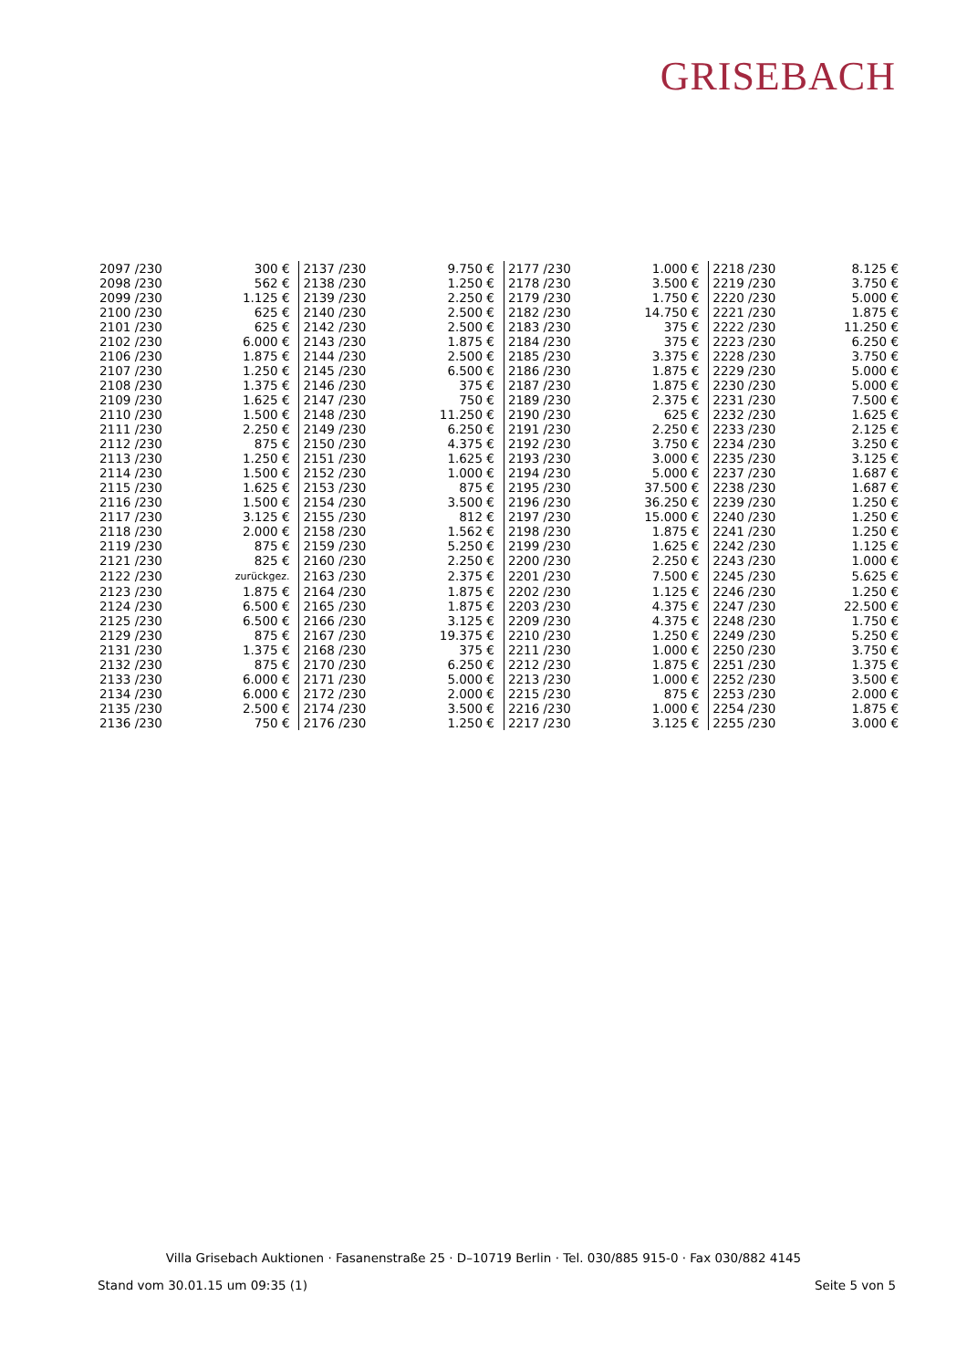GRISEBACH
| 2097 /230 | 300 € | 2137 /230 | 9.750 € | 2177 /230 | 1.000 € | 2218 /230 | 8.125 € |
| 2098 /230 | 562 € | 2138 /230 | 1.250 € | 2178 /230 | 3.500 € | 2219 /230 | 3.750 € |
| 2099 /230 | 1.125 € | 2139 /230 | 2.250 € | 2179 /230 | 1.750 € | 2220 /230 | 5.000 € |
| 2100 /230 | 625 € | 2140 /230 | 2.500 € | 2182 /230 | 14.750 € | 2221 /230 | 1.875 € |
| 2101 /230 | 625 € | 2142 /230 | 2.500 € | 2183 /230 | 375 € | 2222 /230 | 11.250 € |
| 2102 /230 | 6.000 € | 2143 /230 | 1.875 € | 2184 /230 | 375 € | 2223 /230 | 6.250 € |
| 2106 /230 | 1.875 € | 2144 /230 | 2.500 € | 2185 /230 | 3.375 € | 2228 /230 | 3.750 € |
| 2107 /230 | 1.250 € | 2145 /230 | 6.500 € | 2186 /230 | 1.875 € | 2229 /230 | 5.000 € |
| 2108 /230 | 1.375 € | 2146 /230 | 375 € | 2187 /230 | 1.875 € | 2230 /230 | 5.000 € |
| 2109 /230 | 1.625 € | 2147 /230 | 750 € | 2189 /230 | 2.375 € | 2231 /230 | 7.500 € |
| 2110 /230 | 1.500 € | 2148 /230 | 11.250 € | 2190 /230 | 625 € | 2232 /230 | 1.625 € |
| 2111 /230 | 2.250 € | 2149 /230 | 6.250 € | 2191 /230 | 2.250 € | 2233 /230 | 2.125 € |
| 2112 /230 | 875 € | 2150 /230 | 4.375 € | 2192 /230 | 3.750 € | 2234 /230 | 3.250 € |
| 2113 /230 | 1.250 € | 2151 /230 | 1.625 € | 2193 /230 | 3.000 € | 2235 /230 | 3.125 € |
| 2114 /230 | 1.500 € | 2152 /230 | 1.000 € | 2194 /230 | 5.000 € | 2237 /230 | 1.687 € |
| 2115 /230 | 1.625 € | 2153 /230 | 875 € | 2195 /230 | 37.500 € | 2238 /230 | 1.687 € |
| 2116 /230 | 1.500 € | 2154 /230 | 3.500 € | 2196 /230 | 36.250 € | 2239 /230 | 1.250 € |
| 2117 /230 | 3.125 € | 2155 /230 | 812 € | 2197 /230 | 15.000 € | 2240 /230 | 1.250 € |
| 2118 /230 | 2.000 € | 2158 /230 | 1.562 € | 2198 /230 | 1.875 € | 2241 /230 | 1.250 € |
| 2119 /230 | 875 € | 2159 /230 | 5.250 € | 2199 /230 | 1.625 € | 2242 /230 | 1.125 € |
| 2121 /230 | 825 € | 2160 /230 | 2.250 € | 2200 /230 | 2.250 € | 2243 /230 | 1.000 € |
| 2122 /230 | zurückgez. | 2163 /230 | 2.375 € | 2201 /230 | 7.500 € | 2245 /230 | 5.625 € |
| 2123 /230 | 1.875 € | 2164 /230 | 1.875 € | 2202 /230 | 1.125 € | 2246 /230 | 1.250 € |
| 2124 /230 | 6.500 € | 2165 /230 | 1.875 € | 2203 /230 | 4.375 € | 2247 /230 | 22.500 € |
| 2125 /230 | 6.500 € | 2166 /230 | 3.125 € | 2209 /230 | 4.375 € | 2248 /230 | 1.750 € |
| 2129 /230 | 875 € | 2167 /230 | 19.375 € | 2210 /230 | 1.250 € | 2249 /230 | 5.250 € |
| 2131 /230 | 1.375 € | 2168 /230 | 375 € | 2211 /230 | 1.000 € | 2250 /230 | 3.750 € |
| 2132 /230 | 875 € | 2170 /230 | 6.250 € | 2212 /230 | 1.875 € | 2251 /230 | 1.375 € |
| 2133 /230 | 6.000 € | 2171 /230 | 5.000 € | 2213 /230 | 1.000 € | 2252 /230 | 3.500 € |
| 2134 /230 | 6.000 € | 2172 /230 | 2.000 € | 2215 /230 | 875 € | 2253 /230 | 2.000 € |
| 2135 /230 | 2.500 € | 2174 /230 | 3.500 € | 2216 /230 | 1.000 € | 2254 /230 | 1.875 € |
| 2136 /230 | 750 € | 2176 /230 | 1.250 € | 2217 /230 | 3.125 € | 2255 /230 | 3.000 € |
Villa Grisebach Auktionen · Fasanenstraße 25 · D–10719 Berlin · Tel. 030/885 915-0 · Fax 030/882 4145
Stand vom 30.01.15 um 09:35 (1)
Seite 5 von 5